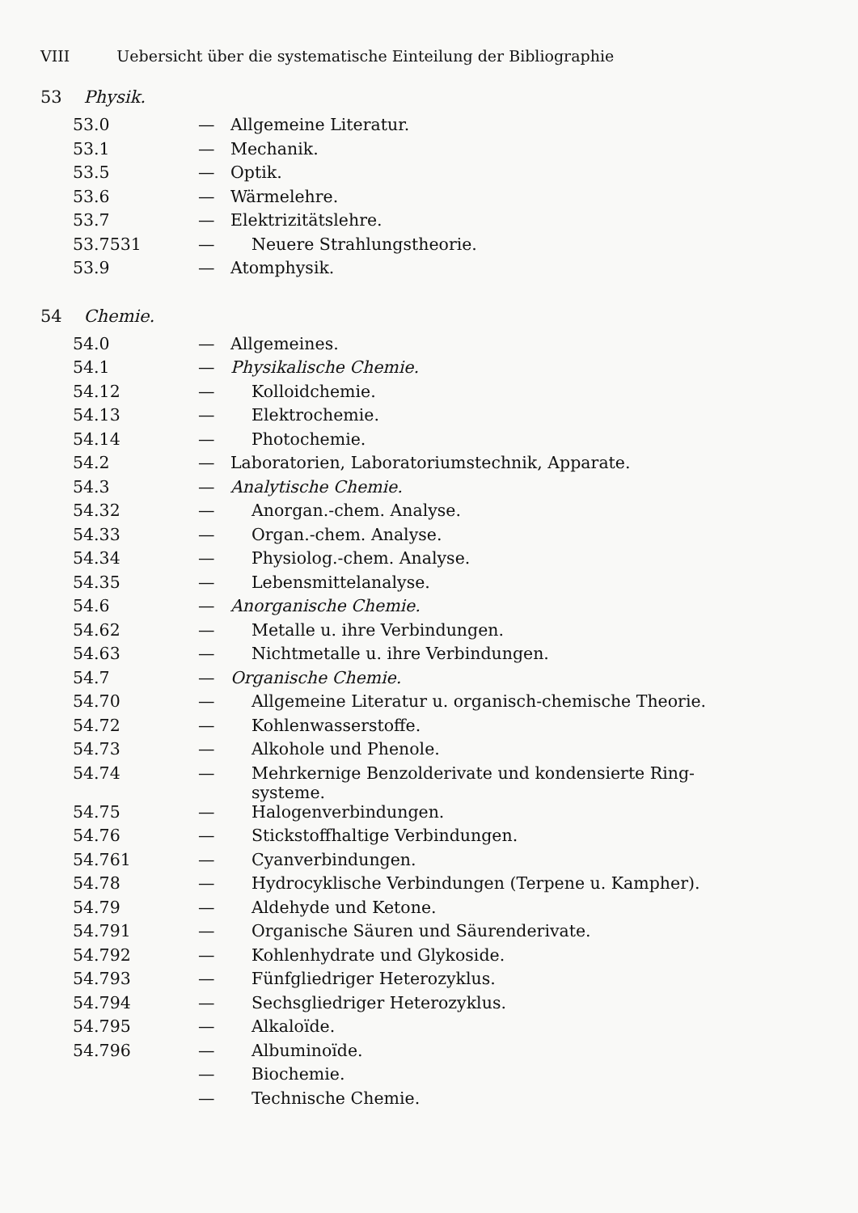VIII Uebersicht über die systematische Einteilung der Bibliographie
53 Physik.
| 53.0 | — | Allgemeine Literatur. |
| 53.1 | — | Mechanik. |
| 53.5 | — | Optik. |
| 53.6 | — | Wärmelehre. |
| 53.7 | — | Elektrizitätslehre. |
| 53.7531 | — | Neuere Strahlungstheorie. |
| 53.9 | — | Atomphysik. |
54 Chemie.
| 54.0 | — | Allgemeines. |
| 54.1 | — | Physikalische Chemie. |
| 54.12 | — | Kolloidchemie. |
| 54.13 | — | Elektrochemie. |
| 54.14 | — | Photochemie. |
| 54.2 | — | Laboratorien, Laboratoriumstechnik, Apparate. |
| 54.3 | — | Analytische Chemie. |
| 54.32 | — | Anorgan.-chem. Analyse. |
| 54.33 | — | Organ.-chem. Analyse. |
| 54.34 | — | Physiolog.-chem. Analyse. |
| 54.35 | — | Lebensmittelanalyse. |
| 54.6 | — | Anorganische Chemie. |
| 54.62 | — | Metalle u. ihre Verbindungen. |
| 54.63 | — | Nichtmetalle u. ihre Verbindungen. |
| 54.7 | — | Organische Chemie. |
| 54.70 | — | Allgemeine Literatur u. organisch-chemische Theorie. |
| 54.72 | — | Kohlenwasserstoffe. |
| 54.73 | — | Alkohole und Phenole. |
| 54.74 | — | Mehrkernige Benzolderivate und kondensierte Ring- systeme. |
| 54.75 | — | Halogenverbindungen. |
| 54.76 | — | Stickstoffhaltige Verbindungen. |
| 54.761 | — | Cyanverbindungen. |
| 54.78 | — | Hydrocyklische Verbindungen (Terpene u. Kampher). |
| 54.79 | — | Aldehyde und Ketone. |
| 54.791 | — | Organische Säuren und Säurenderivate. |
| 54.792 | — | Kohlenhydrate und Glykoside. |
| 54.793 | — | Fünfgliedriger Heterozyklus. |
| 54.794 | — | Sechsgliedriger Heterozyklus. |
| 54.795 | — | Alkaloïde. |
| 54.796 | — | Albuminoïde. |
| | — | Biochemie. |
| | — | Technische Chemie. |